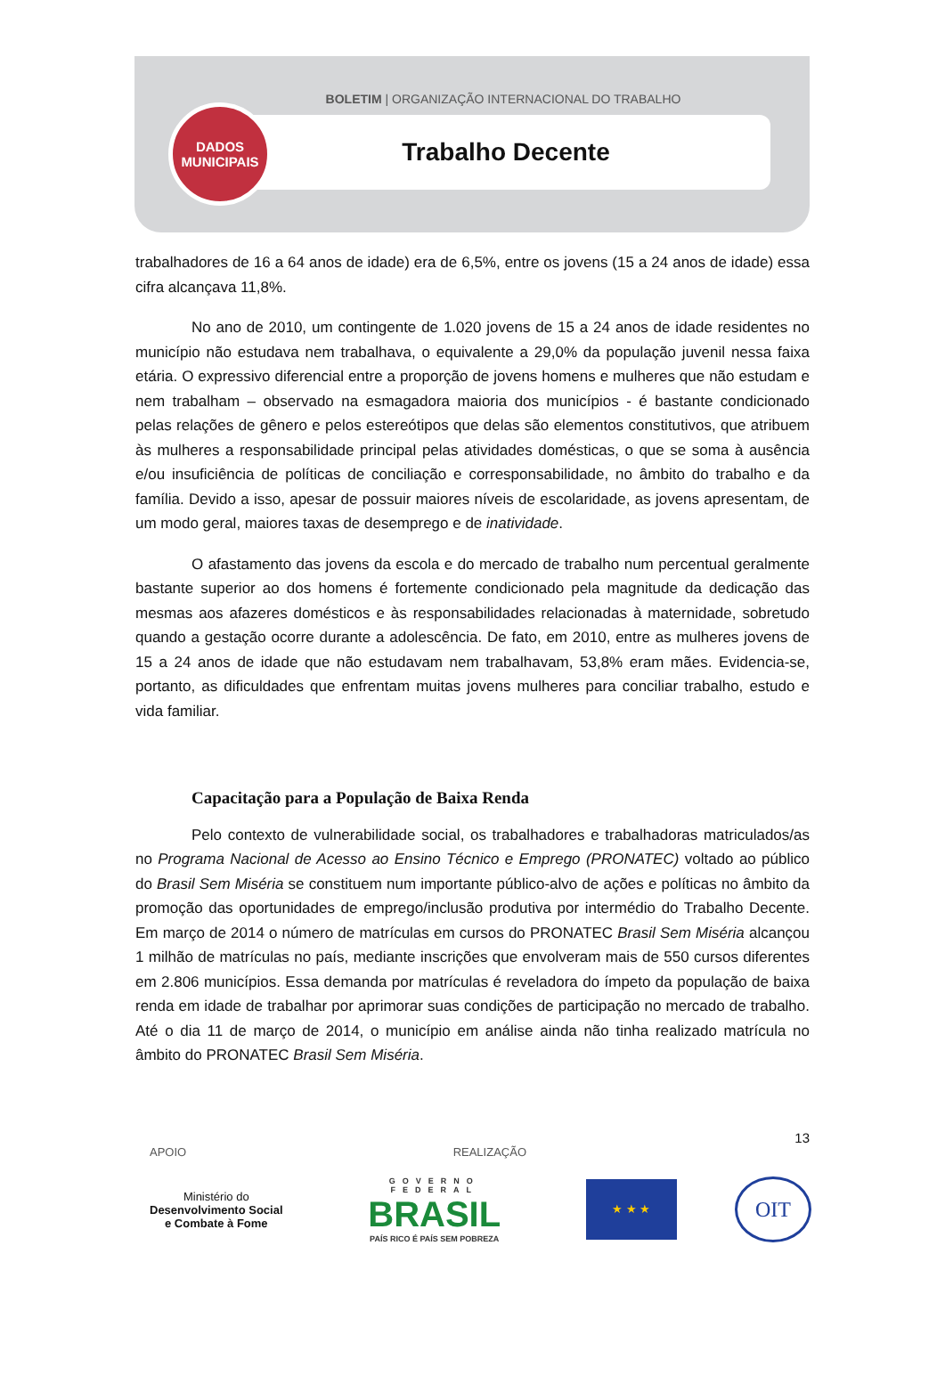BOLETIM | ORGANIZAÇÃO INTERNACIONAL DO TRABALHO
Trabalho Decente
DADOS
MUNICIPAIS
trabalhadores de 16 a 64 anos de idade) era de 6,5%, entre os jovens (15 a 24 anos de idade) essa cifra alcançava 11,8%.
No ano de 2010, um contingente de 1.020 jovens de 15 a 24 anos de idade residentes no município não estudava nem trabalhava, o equivalente a 29,0% da população juvenil nessa faixa etária. O expressivo diferencial entre a proporção de jovens homens e mulheres que não estudam e nem trabalham – observado na esmagadora maioria dos municípios - é bastante condicionado pelas relações de gênero e pelos estereótipos que delas são elementos constitutivos, que atribuem às mulheres a responsabilidade principal pelas atividades domésticas, o que se soma à ausência e/ou insuficiência de políticas de conciliação e corresponsabilidade, no âmbito do trabalho e da família. Devido a isso, apesar de possuir maiores níveis de escolaridade, as jovens apresentam, de um modo geral, maiores taxas de desemprego e de inatividade.
O afastamento das jovens da escola e do mercado de trabalho num percentual geralmente bastante superior ao dos homens é fortemente condicionado pela magnitude da dedicação das mesmas aos afazeres domésticos e às responsabilidades relacionadas à maternidade, sobretudo quando a gestação ocorre durante a adolescência. De fato, em 2010, entre as mulheres jovens de 15 a 24 anos de idade que não estudavam nem trabalhavam, 53,8% eram mães. Evidencia-se, portanto, as dificuldades que enfrentam muitas jovens mulheres para conciliar trabalho, estudo e vida familiar.
Capacitação para a População de Baixa Renda
Pelo contexto de vulnerabilidade social, os trabalhadores e trabalhadoras matriculados/as no Programa Nacional de Acesso ao Ensino Técnico e Emprego (PRONATEC) voltado ao público do Brasil Sem Miséria se constituem num importante público-alvo de ações e políticas no âmbito da promoção das oportunidades de emprego/inclusão produtiva por intermédio do Trabalho Decente. Em março de 2014 o número de matrículas em cursos do PRONATEC Brasil Sem Miséria alcançou 1 milhão de matrículas no país, mediante inscrições que envolveram mais de 550 cursos diferentes em 2.806 municípios. Essa demanda por matrículas é reveladora do ímpeto da população de baixa renda em idade de trabalhar por aprimorar suas condições de participação no mercado de trabalho. Até o dia 11 de março de 2014, o município em análise ainda não tinha realizado matrícula no âmbito do PRONATEC Brasil Sem Miséria.
13
APOIO REALIZAÇÃO
Ministério do
Desenvolvimento Social
e Combate à Fome
GOVERNO FEDERAL
BRASIL
PAÍS RICO É PAÍS SEM POBREZA
★ ★ ★
OIT